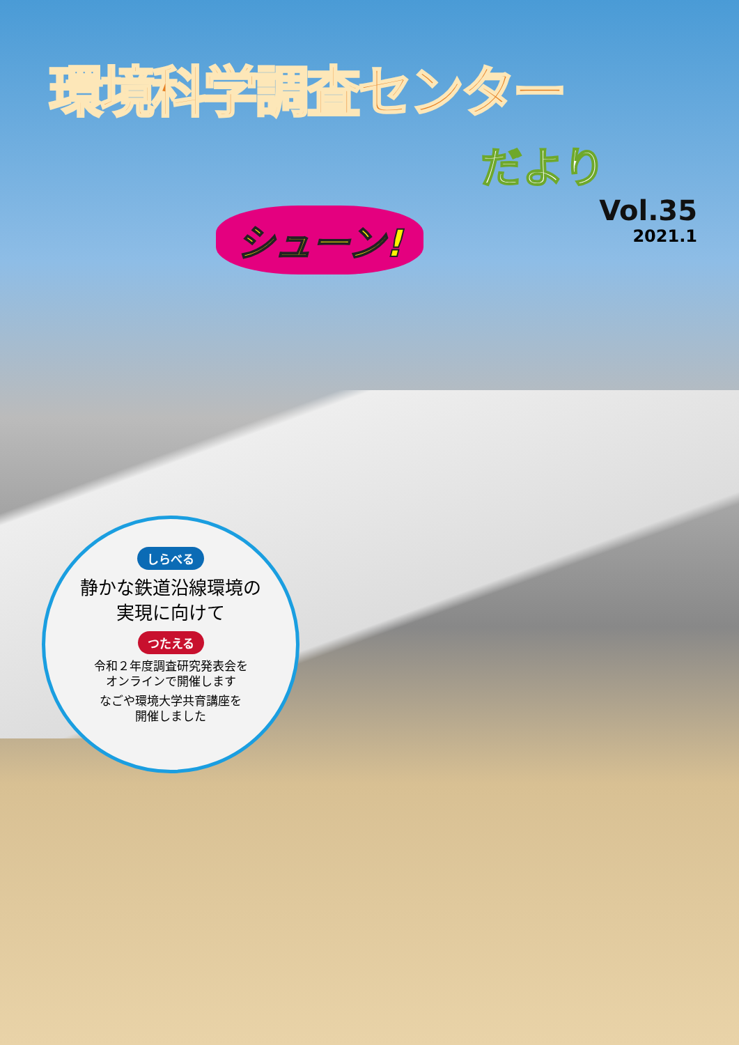環境科学調査センター
だより
Vol.35
2021.1
シューン!
しらべる
静かな鉄道沿線環境の
実現に向けて
つたえる
令和２年度調査研究発表会を
オンラインで開催します
なごや環境大学共育講座を
開催しました